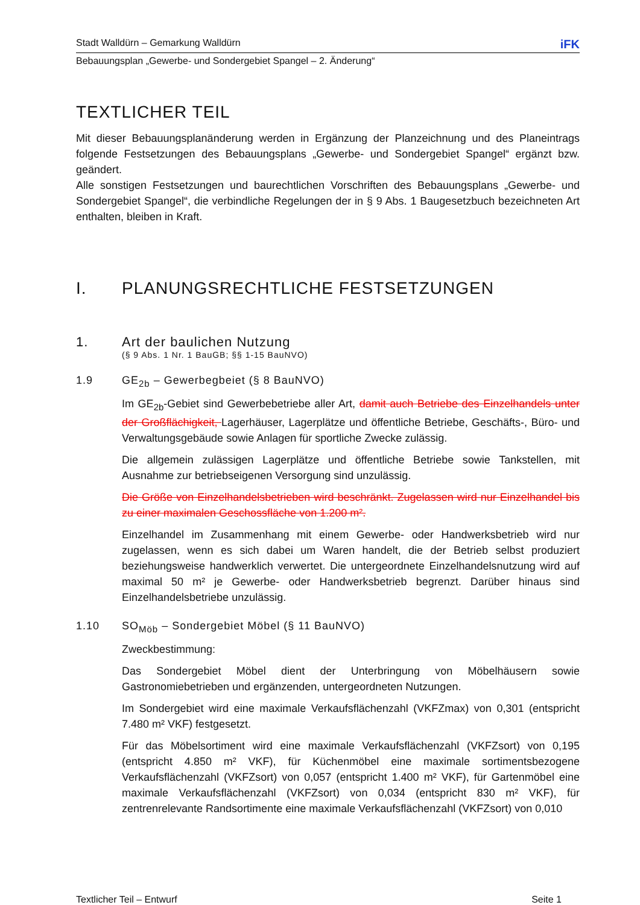Stadt Walldürn – Gemarkung Walldürn iFK
Bebauungsplan „Gewerbe- und Sondergebiet Spangel – 2. Änderung“
TEXTLICHER TEIL
Mit dieser Bebauungsplanänderung werden in Ergänzung der Planzeichnung und des Planeintrags folgende Festsetzungen des Bebauungsplans „Gewerbe- und Sondergebiet Spangel“ ergänzt bzw. geändert.
Alle sonstigen Festsetzungen und baurechtlichen Vorschriften des Bebauungsplans „Gewerbe- und Sondergebiet Spangel“, die verbindliche Regelungen der in § 9 Abs. 1 Baugesetzbuch bezeichneten Art enthalten, bleiben in Kraft.
I. PLANUNGSRECHTLICHE FESTSETZUNGEN
1. Art der baulichen Nutzung
(§ 9 Abs. 1 Nr. 1 BauGB; §§ 1-15 BauNVO)
1.9 GE<sub>2b</sub> – Gewerbegbeiet (§ 8 BauNVO)
Im GE<sub>2b</sub>-Gebiet sind Gewerbebetriebe aller Art, damit auch Betriebe des Einzelhandels unter der Großflächigkeit, Lagerhäuser, Lagerplätze und öffentliche Betriebe, Geschäfts-, Büro- und Verwaltungsgebäude sowie Anlagen für sportliche Zwecke zulässig.
Die allgemein zulässigen Lagerplätze und öffentliche Betriebe sowie Tankstellen, mit Ausnahme zur betriebseigenen Versorgung sind unzulässig.
Die Größe von Einzelhandelsbetrieben wird beschränkt. Zugelassen wird nur Einzelhandel bis zu einer maximalen Geschossfläche von 1.200 m².
Einzelhandel im Zusammenhang mit einem Gewerbe- oder Handwerksbetrieb wird nur zugelassen, wenn es sich dabei um Waren handelt, die der Betrieb selbst produziert beziehungsweise handwerklich verwertet. Die untergeordnete Einzelhandelsnutzung wird auf maximal 50 m² je Gewerbe- oder Handwerksbetrieb begrenzt. Darüber hinaus sind Einzelhandelsbetriebe unzulässig.
1.10 SO<sub>Möb</sub> – Sondergebiet Möbel (§ 11 BauNVO)
Zweckbestimmung:
Das Sondergebiet Möbel dient der Unterbringung von Möbelhäusern sowie Gastronomiebetrieben und ergänzenden, untergeordneten Nutzungen.
Im Sondergebiet wird eine maximale Verkaufsflächenzahl (VKFZmax) von 0,301 (entspricht 7.480 m² VKF) festgesetzt.
Für das Möbelsortiment wird eine maximale Verkaufsflächenzahl (VKFZsort) von 0,195 (entspricht 4.850 m² VKF), für Küchenmöbel eine maximale sortimentsbezogene Verkaufsflächenzahl (VKFZsort) von 0,057 (entspricht 1.400 m² VKF), für Gartenmöbel eine maximale Verkaufsflächenzahl (VKFZsort) von 0,034 (entspricht 830 m² VKF), für zentrenrelevante Randsortimente eine maximale Verkaufsflächenzahl (VKFZsort) von 0,010
Textlicher Teil – Entwurf Seite 1